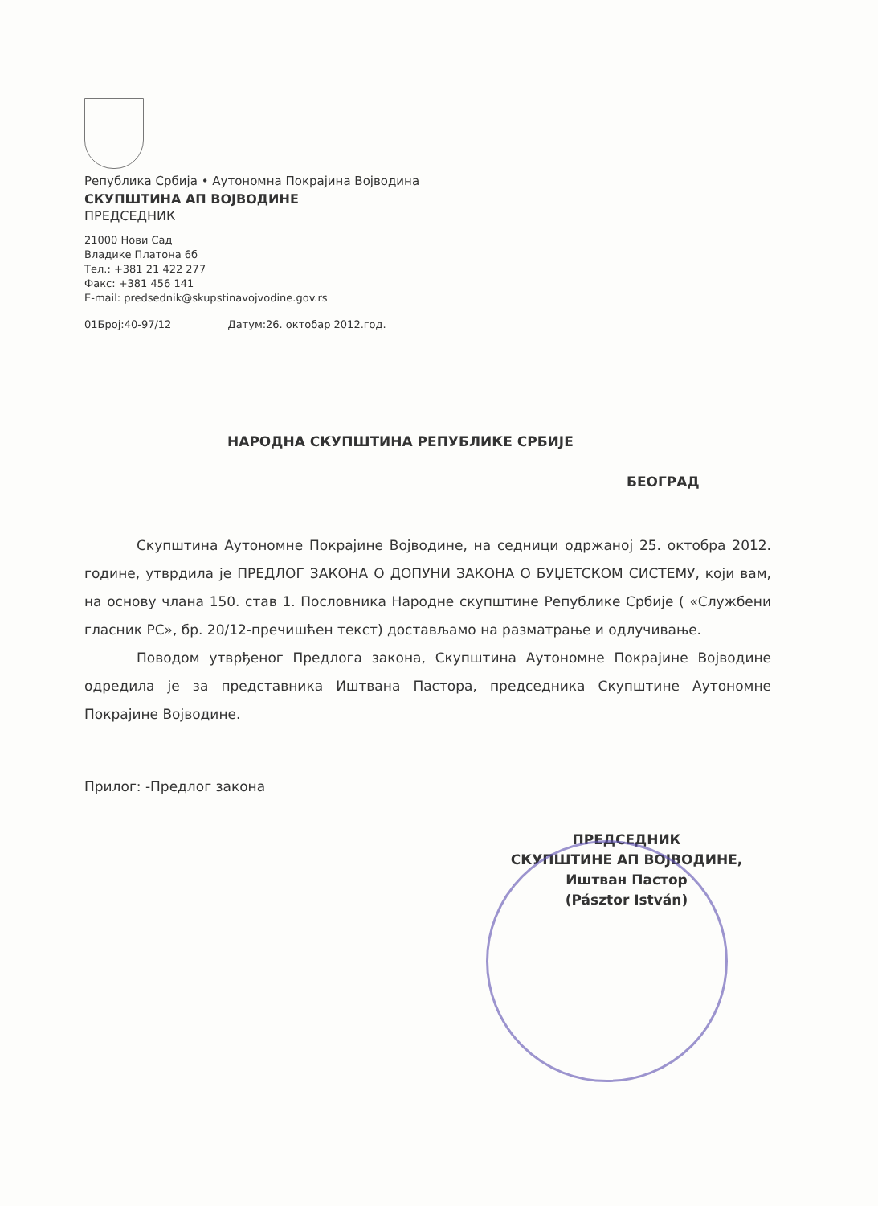Република Србија • Аутономна Покрајина Војводина
СКУПШТИНА АП ВОЈВОДИНЕ
ПРЕДСЕДНИК
21000 Нови Сад
Владике Платона 6б
Тел.: +381 21 422 277
Факс: +381 456 141
E-mail: predsednik@skupstinavojvodine.gov.rs
01Број:40-97/12 Датум:26. октобар 2012.год.
НАРОДНА СКУПШТИНА РЕПУБЛИКЕ СРБИЈЕ
БЕОГРАД
Скупштина Аутономне Покрајине Војводине, на седници одржаној 25. октобра 2012. године, утврдила је ПРЕДЛОГ ЗАКОНА О ДОПУНИ ЗАКОНА О БУЏЕТСКОМ СИСТЕМУ, који вам, на основу члана 150. став 1. Пословника Народне скупштине Републике Србије ( «Службени гласник РС», бр. 20/12-пречишћен текст) достављамо на разматрање и одлучивање.
Поводом утврђеног Предлога закона, Скупштина Аутономне Покрајине Војводине одредила је за представника Иштвана Пастора, председника Скупштине Аутономне Покрајине Војводине.
Прилог: -Предлог закона
ПРЕДСЕДНИК
СКУПШТИНЕ АП ВОЈВОДИНЕ,
Иштван Пастор
(Pásztor István)